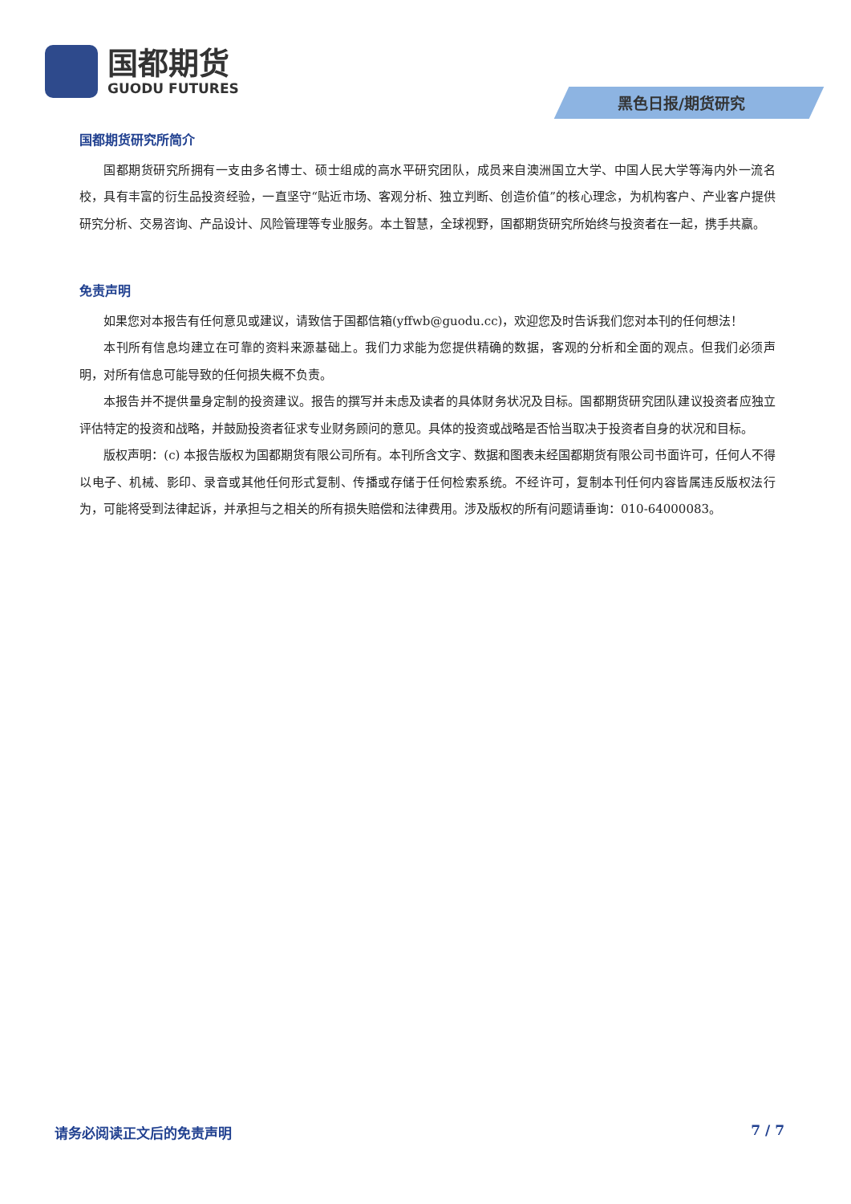国都期货
GUODU FUTURES
黑色日报/期货研究
国都期货研究所简介
国都期货研究所拥有一支由多名博士、硕士组成的高水平研究团队，成员来自澳洲国立大学、中国人民大学等海内外一流名校，具有丰富的衍生品投资经验，一直坚守“贴近市场、客观分析、独立判断、创造价值”的核心理念，为机构客户、产业客户提供研究分析、交易咨询、产品设计、风险管理等专业服务。本土智慧，全球视野，国都期货研究所始终与投资者在一起，携手共赢。
免责声明
如果您对本报告有任何意见或建议，请致信于国都信箱(yffwb@guodu.cc)，欢迎您及时告诉我们您对本刊的任何想法！
本刊所有信息均建立在可靠的资料来源基础上。我们力求能为您提供精确的数据，客观的分析和全面的观点。但我们必须声明，对所有信息可能导致的任何损失概不负责。
本报告并不提供量身定制的投资建议。报告的撰写并未虑及读者的具体财务状况及目标。国都期货研究团队建议投资者应独立评估特定的投资和战略，并鼓励投资者征求专业财务顾问的意见。具体的投资或战略是否恰当取决于投资者自身的状况和目标。
版权声明：(c) 本报告版权为国都期货有限公司所有。本刊所含文字、数据和图表未经国都期货有限公司书面许可，任何人不得以电子、机械、影印、录音或其他任何形式复制、传播或存储于任何检索系统。不经许可，复制本刊任何内容皆属违反版权法行为，可能将受到法律起诉，并承担与之相关的所有损失赔偿和法律费用。涉及版权的所有问题请垂询：010-64000083。
请务必阅读正文后的免责声明 7 / 7